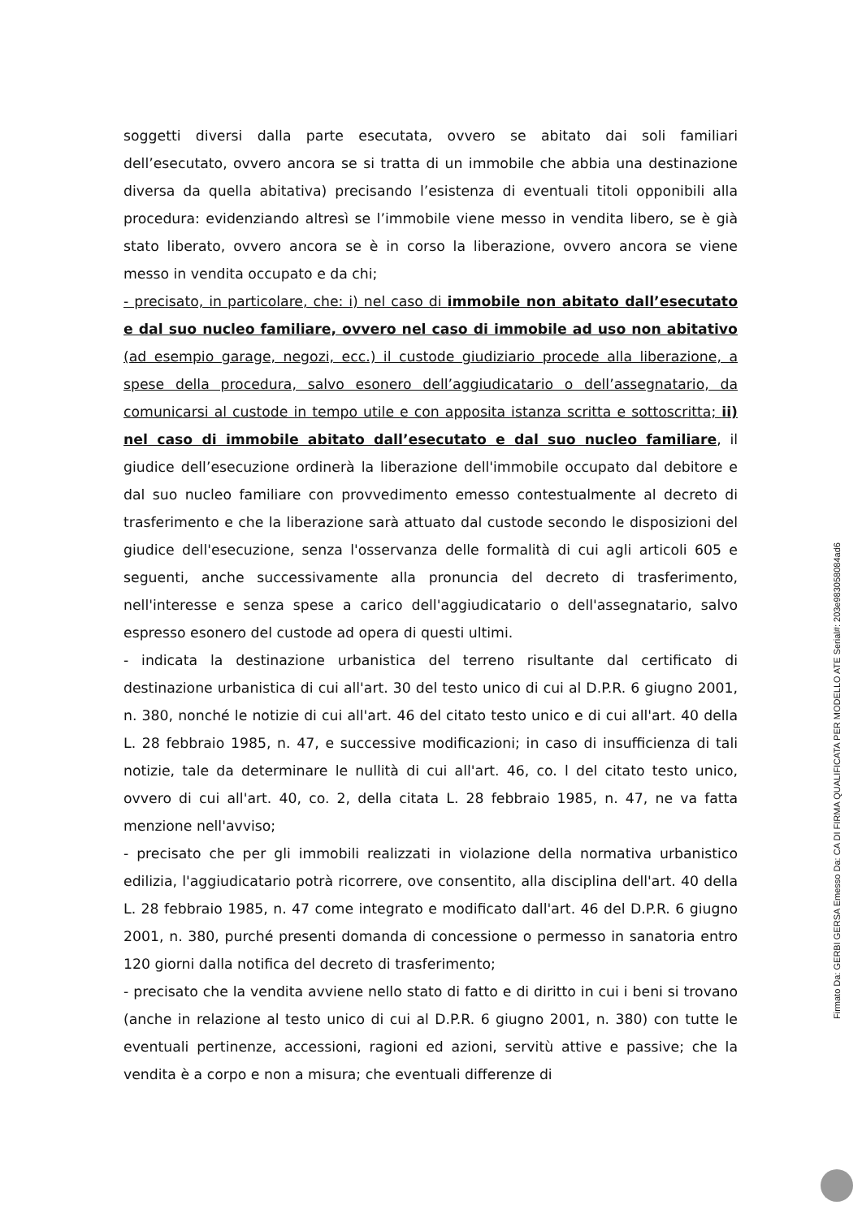soggetti diversi dalla parte esecutata, ovvero se abitato dai soli familiari dell’esecutato, ovvero ancora se si tratta di un immobile che abbia una destinazione diversa da quella abitativa) precisando l’esistenza di eventuali titoli opponibili alla procedura: evidenziando altresì se l’immobile viene messo in vendita libero, se è già stato liberato, ovvero ancora se è in corso la liberazione, ovvero ancora se viene messo in vendita occupato e da chi;
- precisato, in particolare, che: i) nel caso di immobile non abitato dall’esecutato e dal suo nucleo familiare, ovvero nel caso di immobile ad uso non abitativo (ad esempio garage, negozi, ecc.) il custode giudiziario procede alla liberazione, a spese della procedura, salvo esonero dell’aggiudicatario o dell’assegnatario, da comunicarsi al custode in tempo utile e con apposita istanza scritta e sottoscritta; ii) nel caso di immobile abitato dall’esecutato e dal suo nucleo familiare, il giudice dell’esecuzione ordinerà la liberazione dell'immobile occupato dal debitore e dal suo nucleo familiare con provvedimento emesso contestualmente al decreto di trasferimento e che la liberazione sarà attuato dal custode secondo le disposizioni del giudice dell'esecuzione, senza l'osservanza delle formalità di cui agli articoli 605 e seguenti, anche successivamente alla pronuncia del decreto di trasferimento, nell'interesse e senza spese a carico dell'aggiudicatario o dell'assegnatario, salvo espresso esonero del custode ad opera di questi ultimi.
- indicata la destinazione urbanistica del terreno risultante dal certificato di destinazione urbanistica di cui all'art. 30 del testo unico di cui al D.P.R. 6 giugno 2001, n. 380, nonché le notizie di cui all'art. 46 del citato testo unico e di cui all'art. 40 della L. 28 febbraio 1985, n. 47, e successive modificazioni; in caso di insufficienza di tali notizie, tale da determinare le nullità di cui all'art. 46, co. l del citato testo unico, ovvero di cui all'art. 40, co. 2, della citata L. 28 febbraio 1985, n. 47, ne va fatta menzione nell'avviso;
- precisato che per gli immobili realizzati in violazione della normativa urbanistico edilizia, l'aggiudicatario potrà ricorrere, ove consentito, alla disciplina dell'art. 40 della L. 28 febbraio 1985, n. 47 come integrato e modificato dall'art. 46 del D.P.R. 6 giugno 2001, n. 380, purché presenti domanda di concessione o permesso in sanatoria entro 120 giorni dalla notifica del decreto di trasferimento;
- precisato che la vendita avviene nello stato di fatto e di diritto in cui i beni si trovano (anche in relazione al testo unico di cui al D.P.R. 6 giugno 2001, n. 380) con tutte le eventuali pertinenze, accessioni, ragioni ed azioni, servitù attive e passive; che la vendita è a corpo e non a misura; che eventuali differenze di
Firmato Da: GERBI GERSA Emesso Da: CA DI FIRMA QUALIFICATA PER MODELLO ATE Serial#: 203e983058084ad6